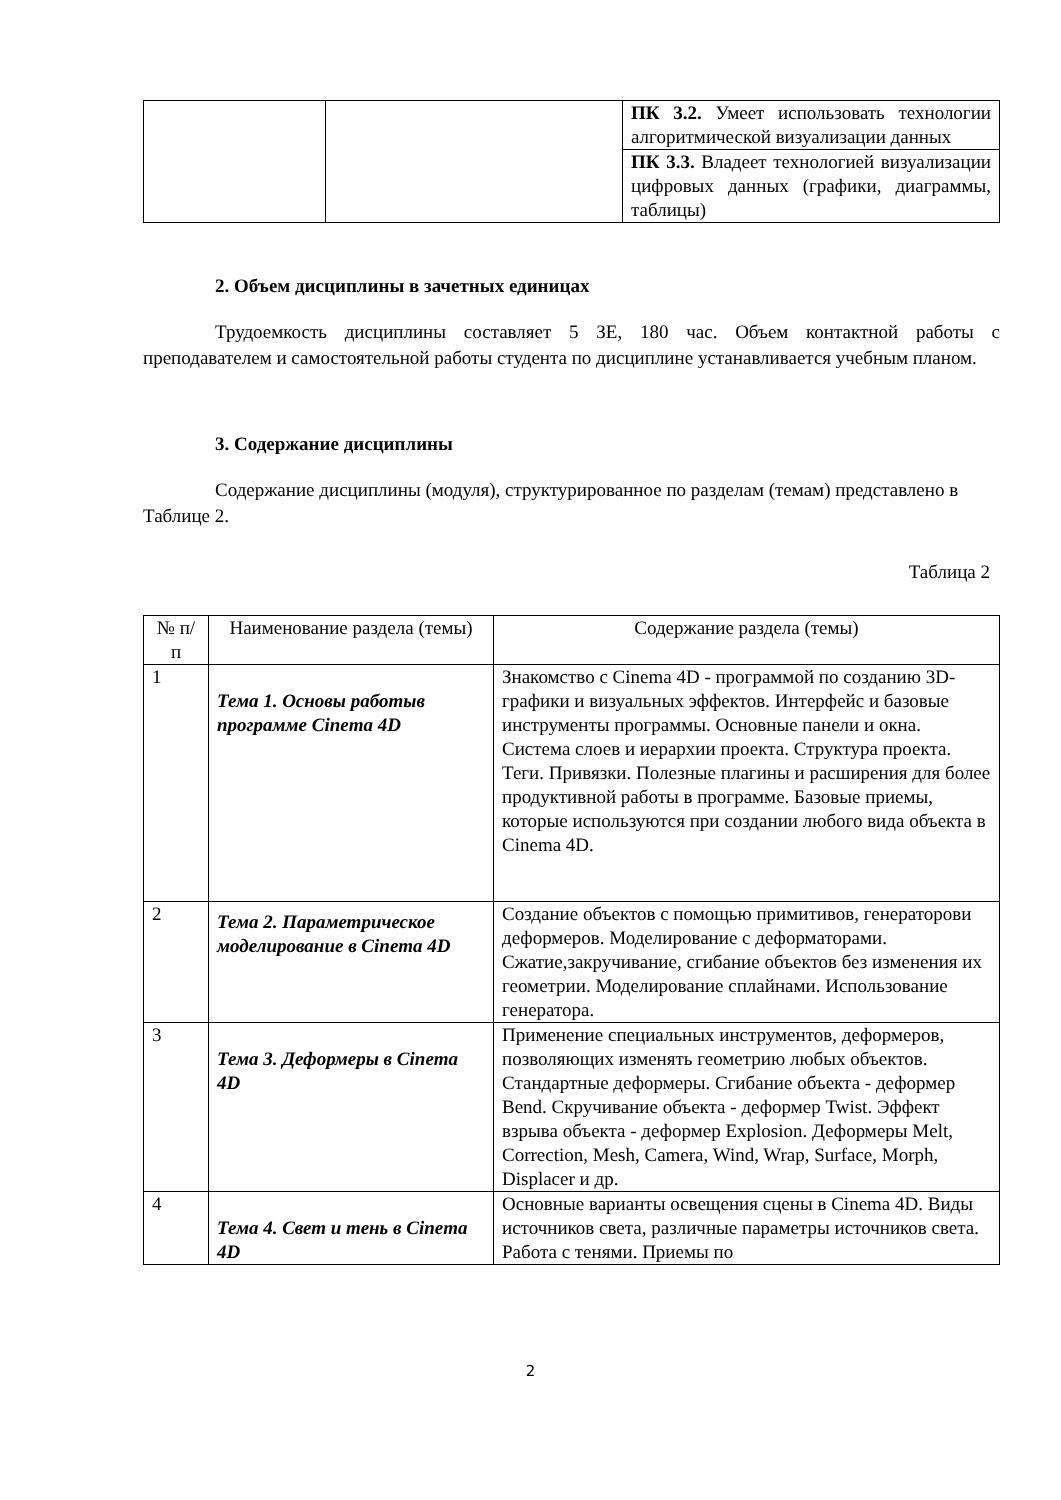| | | ПК 3.2. Умеет использовать технологии алгоритмической визуализации данных |
| | | ПК 3.3. Владеет технологией визуализации цифровых данных (графики, диаграммы, таблицы) |
2. Объем дисциплины в зачетных единицах
Трудоемкость дисциплины составляет 5 ЗЕ, 180 час. Объем контактной работы с преподавателем и самостоятельной работы студента по дисциплине устанавливается учебным планом.
3. Содержание дисциплины
Содержание дисциплины (модуля), структурированное по разделам (темам) представлено в Таблице 2.
Таблица 2
| № п/п | Наименование раздела (темы) | Содержание раздела (темы) |
| --- | --- | --- |
| 1 | Тема 1. Основы работыв программе Cinema 4D | Знакомство с Cinema 4D - программой по созданию 3D- графики и визуальных эффектов. Интерфейс и базовые инструменты программы. Основные панели и окна. Система слоев и иерархии проекта. Структура проекта. Теги. Привязки. Полезные плагины и расширения для более продуктивной работы в программе. Базовые приемы, которые используются при создании любого вида объекта в Cinema 4D. |
| 2 | Тема 2. Параметрическое моделирование в Cinema 4D | Создание объектов с помощью примитивов, генераторови деформеров. Моделирование с деформаторами. Сжатие,закручивание, сгибание объектов без изменения их геометрии. Моделирование сплайнами. Использование генератора. |
| 3 | Тема 3. Деформеры в Cinema 4D | Применение специальных инструментов, деформеров, позволяющих изменять геометрию любых объектов. Стандартные деформеры. Сгибание объекта - деформер Bend. Скручивание объекта - деформер Twist. Эффект взрыва объекта - деформер Explosion. Деформеры Melt, Correction, Mesh, Camera, Wind, Wrap, Surface, Morph, Displacer и др. |
| 4 | Тема 4. Свет и тень в Cinema 4D | Основные варианты освещения сцены в Cinema 4D. Виды источников света, различные параметры источников света. Работа с тенями. Приемы по |
2